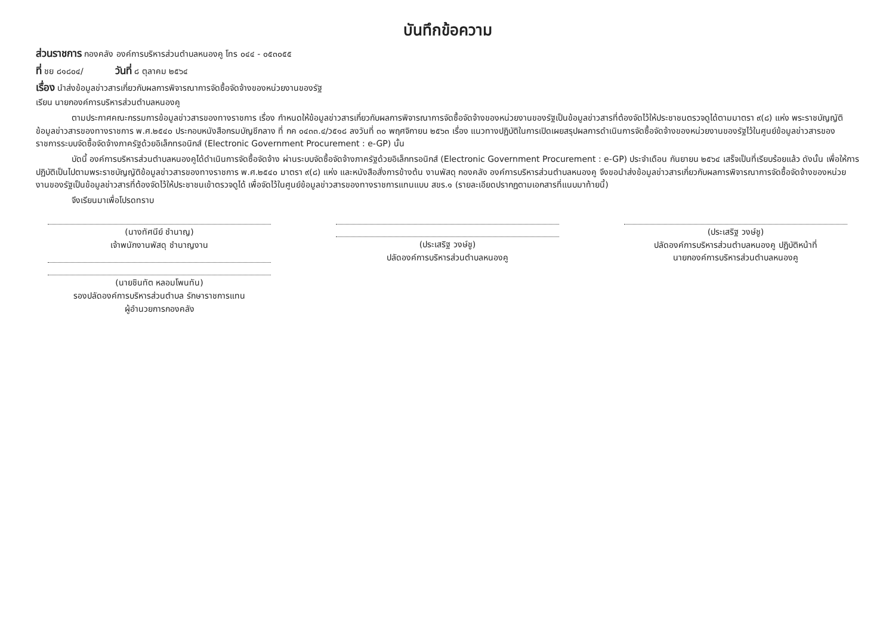บันทึกข้อความ
ส่วนราชการ กองคลัง องค์การบริหารส่วนตำบลหนองคู โทร ๐๔๔ - ๐๕๓๐๕๕
ที่ ชย ๘๑๘๐๔/ วันที่ ๘ ตุลาคม ๒๕๖๔
เรื่อง นำส่งข้อมูลข่าวสารเกี่ยวกับผลการพิจารณาการจัดซื้อจัดจ้างของหน่วยงานของรัฐ
เรียน นายกองค์การบริหารส่วนตำบลหนองคู
ตามประกาศคณะกรรมการข้อมูลข่าวสารของทางราชการ เรื่อง กำหนดให้ข้อมูลข่าวสารเกี่ยวกับผลการพิจารณาการจัดซื้อจัดจ้างของหน่วยงานของรัฐเป็นข้อมูลข่าวสารที่ต้องจัดไว้ให้ประชาชนตรวจดูได้ตามมาตรา ๙(๘) แห่ง พระราชบัญญัติข้อมูลข่าวสารของทางราชการ พ.ศ.๒๕๔๐ ประกอบหนังสือกรมบัญชีกลาง ที่ กค ๐๔๓๓.๔/ว๕๑๘ ลงวันที่ ๓๐ พฤศจิกายน ๒๕๖๓ เรื่อง แนวทางปฏิบัติในการเปิดเผยสรุปผลการดำเนินการจัดซื้อจัดจ้างของหน่วยงานของรัฐไว้ในศูนย์ข้อมูลข่าวสารของราชการระบบจัดซื้อจัดจ้างภาครัฐด้วยอิเล็กทรอนิกส์ (Electronic Government Procurement : e-GP) นั้น
บัดนี้ องค์การบริหารส่วนตำบลหนองคูได้ดำเนินการจัดซื้อจัดจ้าง ผ่านระบบจัดซื้อจัดจ้างภาครัฐด้วยอิเล็กทรอนิกส์ (Electronic Government Procurement : e-GP) ประจำเดือน กันยายน ๒๕๖๔ เสร็จเป็นที่เรียบร้อยแล้ว ดังนั้น เพื่อให้การปฏิบัติเป็นไปตามพระราชบัญญัติข้อมูลข่าวสารของทางราชการ พ.ศ.๒๕๔๐ มาตรา ๙(๘) แห่ง และหนังสือสั่งการข้างต้น งานพัสดุ กองคลัง องค์การบริหารส่วนตำบลหนองคู จึงขอนำส่งข้อมูลข่าวสารเกี่ยวกับผลการพิจารณาการจัดซื้อจัดจ้างของหน่วยงานของรัฐเป็นข้อมูลข่าวสารที่ต้องจัดไว้ให้ประชาชนเข้าตรวจดูได้ เพื่อจัดไว้ในศูนย์ข้อมูลข่าวสารของทางราชการแทนแบบ สขร.๑ (รายละเอียดปรากฏตามเอกสารที่แนบมาท้ายนี้)
จึงเรียนมาเพื่อโปรดทราบ
(นางทัศนีย์ ชำนาญ)
เจ้าพนักงานพัสดุ ชำนาญงาน
(นายชินทัต หลอมโพนทัน)
รองปลัดองค์การบริหารส่วนตำบล รักษาราชการแทน
ผู้อำนวยการกองคลัง
(ประเสริฐ วงษ์ชู)
ปลัดองค์การบริหารส่วนตำบลหนองคู
(ประเสริฐ วงษ์ชู)
ปลัดองค์การบริหารส่วนตำบลหนองคู ปฏิบัติหน้าที่
นายกองค์การบริหารส่วนตำบลหนองคู